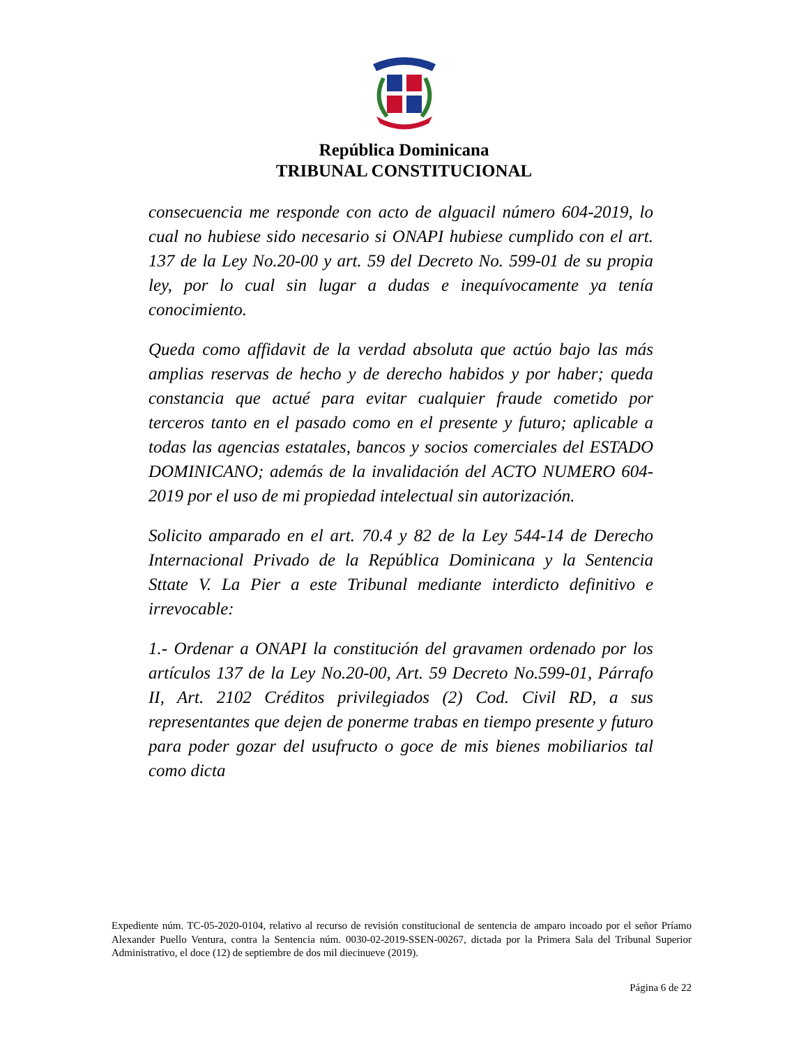República Dominicana
TRIBUNAL CONSTITUCIONAL
consecuencia me responde con acto de alguacil número 604-2019, lo cual no hubiese sido necesario si ONAPI hubiese cumplido con el art. 137 de la Ley No.20-00 y art. 59 del Decreto No. 599-01 de su propia ley, por lo cual sin lugar a dudas e inequívocamente ya tenía conocimiento.
Queda como affidavit de la verdad absoluta que actúo bajo las más amplias reservas de hecho y de derecho habidos y por haber; queda constancia que actué para evitar cualquier fraude cometido por terceros tanto en el pasado como en el presente y futuro; aplicable a todas las agencias estatales, bancos y socios comerciales del ESTADO DOMINICANO; además de la invalidación del ACTO NUMERO 604-2019 por el uso de mi propiedad intelectual sin autorización.
Solicito amparado en el art. 70.4 y 82 de la Ley 544-14 de Derecho Internacional Privado de la República Dominicana y la Sentencia Sttate V. La Pier a este Tribunal mediante interdicto definitivo e irrevocable:
1.- Ordenar a ONAPI la constitución del gravamen ordenado por los artículos 137 de la Ley No.20-00, Art. 59 Decreto No.599-01, Párrafo II, Art. 2102 Créditos privilegiados (2) Cod. Civil RD, a sus representantes que dejen de ponerme trabas en tiempo presente y futuro para poder gozar del usufructo o goce de mis bienes mobiliarios tal como dicta
Expediente núm. TC-05-2020-0104, relativo al recurso de revisión constitucional de sentencia de amparo incoado por el señor Príamo Alexander Puello Ventura, contra la Sentencia núm. 0030-02-2019-SSEN-00267, dictada por la Primera Sala del Tribunal Superior Administrativo, el doce (12) de septiembre de dos mil diecinueve (2019).
Página 6 de 22